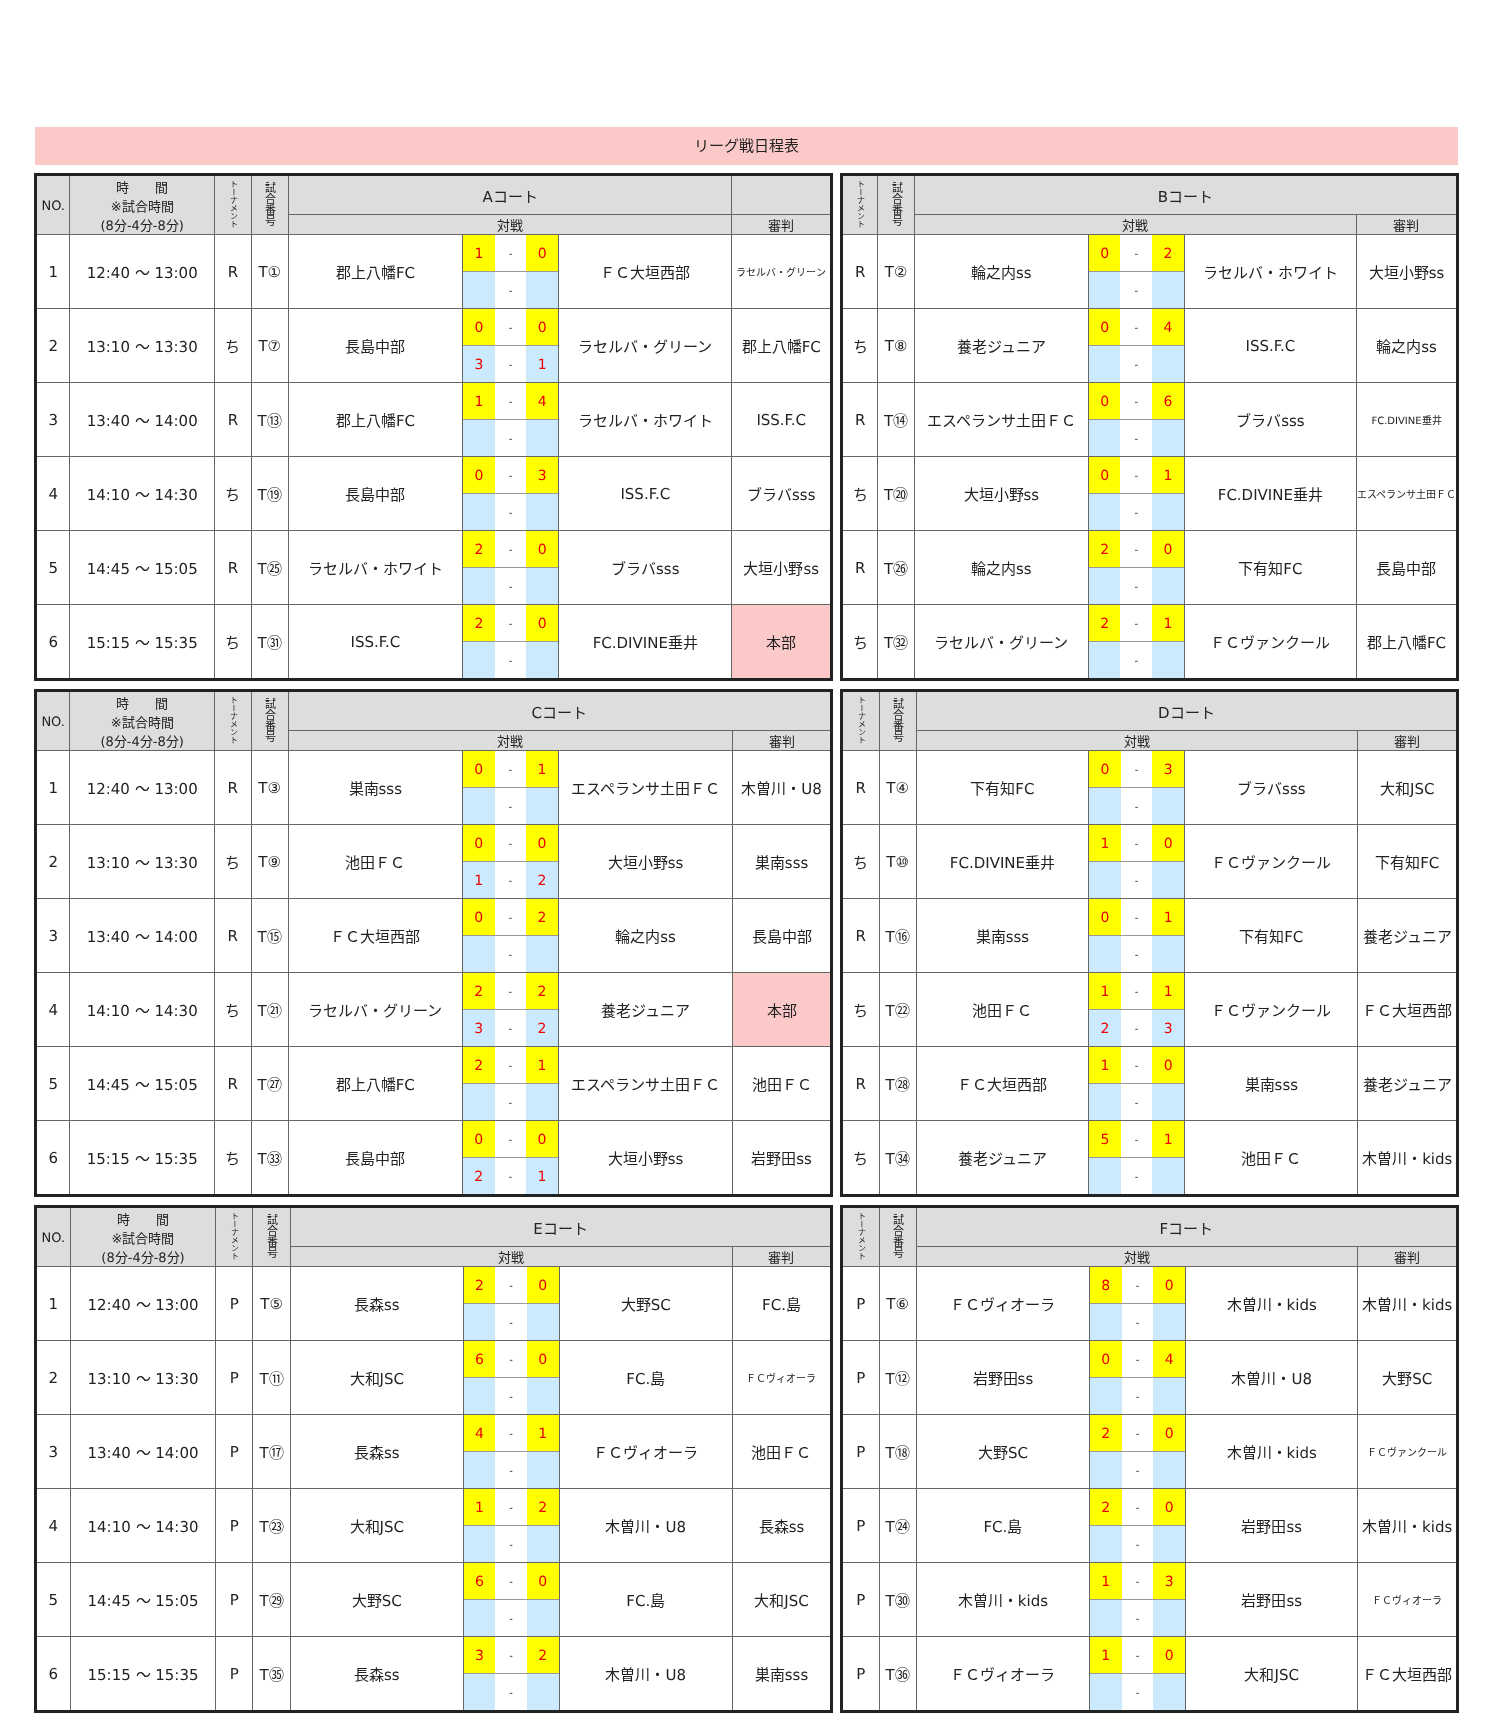リーグ戦日程表
| NO. | 時 間 ※試合時間 (8分-4分-8分) | トーナメント | 試合番号 | Aコート | | | | |
| --- | --- | --- | --- | --- | --- | --- | --- | --- |
| | | | | 対戦 | | | 審判 | |
| 1 | 12:40 ～ 13:00 | R | T① | 郡上八幡FC | / 1 / - / 0 / / / - / / | ＦＣ大垣西部 | ラセルバ・グリーン | |
| 2 | 13:10 ～ 13:30 | ち | T⑦ | 長島中部 | / 0 / - / 0 / / 3 / - / 1 / | ラセルバ・グリーン | 郡上八幡FC | |
| 3 | 13:40 ～ 14:00 | R | T⑬ | 郡上八幡FC | / 1 / - / 4 / / / - / / | ラセルバ・ホワイト | ISS.F.C | |
| 4 | 14:10 ～ 14:30 | ち | T⑲ | 長島中部 | / 0 / - / 3 / / / - / / | ISS.F.C | ブラバsss | |
| 5 | 14:45 ～ 15:05 | R | T㉕ | ラセルバ・ホワイト | / 2 / - / 0 / / / - / / | ブラバsss | 大垣小野ss | |
| 6 | 15:15 ～ 15:35 | ち | T㉛ | ISS.F.C | / 2 / - / 0 / / / - / / | FC.DIVINE垂井 | 本部 | |
| トーナメント | 試合番号 | Bコート | | | |
| --- | --- | --- | --- | --- | --- |
| | | 対戦 | | | 審判 |
| R | T② | 輪之内ss | / 0 / - / 2 / / / - / / | ラセルバ・ホワイト | 大垣小野ss |
| ち | T⑧ | 養老ジュニア | / 0 / - / 4 / / / - / / | ISS.F.C | 輪之内ss |
| R | T⑭ | エスペランサ土田ＦＣ | / 0 / - / 6 / / / - / / | ブラバsss | FC.DIVINE垂井 |
| ち | T⑳ | 大垣小野ss | / 0 / - / 1 / / / - / / | FC.DIVINE垂井 | エスペランサ土田ＦＣ |
| R | T㉖ | 輪之内ss | / 2 / - / 0 / / / - / / | 下有知FC | 長島中部 |
| ち | T㉜ | ラセルバ・グリーン | / 2 / - / 1 / / / - / / | ＦＣヴァンクール | 郡上八幡FC |
| NO. | 時 間 ※試合時間 (8分-4分-8分) | トーナメント | 試合番号 | Cコート | | | |
| --- | --- | --- | --- | --- | --- | --- | --- |
| | | | | 対戦 | | | 審判 |
| 1 | 12:40 ～ 13:00 | R | T③ | 巣南sss | / 0 / - / 1 / / / - / / | エスペランサ土田ＦＣ | 木曽川・U8 |
| 2 | 13:10 ～ 13:30 | ち | T⑨ | 池田ＦＣ | / 0 / - / 0 / / 1 / - / 2 / | 大垣小野ss | 巣南sss |
| 3 | 13:40 ～ 14:00 | R | T⑮ | ＦＣ大垣西部 | / 0 / - / 2 / / / - / / | 輪之内ss | 長島中部 |
| 4 | 14:10 ～ 14:30 | ち | T㉑ | ラセルバ・グリーン | / 2 / - / 2 / / 3 / - / 2 / | 養老ジュニア | 本部 |
| 5 | 14:45 ～ 15:05 | R | T㉗ | 郡上八幡FC | / 2 / - / 1 / / / - / / | エスペランサ土田ＦＣ | 池田ＦＣ |
| 6 | 15:15 ～ 15:35 | ち | T㉝ | 長島中部 | / 0 / - / 0 / / 2 / - / 1 / | 大垣小野ss | 岩野田ss |
| トーナメント | 試合番号 | Dコート | | | |
| --- | --- | --- | --- | --- | --- |
| | | 対戦 | | | 審判 |
| R | T④ | 下有知FC | / 0 / - / 3 / / / - / / | ブラバsss | 大和JSC |
| ち | T⑩ | FC.DIVINE垂井 | / 1 / - / 0 / / / - / / | ＦＣヴァンクール | 下有知FC |
| R | T⑯ | 巣南sss | / 0 / - / 1 / / / - / / | 下有知FC | 養老ジュニア |
| ち | T㉒ | 池田ＦＣ | / 1 / - / 1 / / 2 / - / 3 / | ＦＣヴァンクール | ＦＣ大垣西部 |
| R | T㉘ | ＦＣ大垣西部 | / 1 / - / 0 / / / - / / | 巣南sss | 養老ジュニア |
| ち | T㉞ | 養老ジュニア | / 5 / - / 1 / / / - / / | 池田ＦＣ | 木曽川・kids |
| NO. | 時 間 ※試合時間 (8分-4分-8分) | トーナメント | 試合番号 | Eコート | | | |
| --- | --- | --- | --- | --- | --- | --- | --- |
| | | | | 対戦 | | | 審判 |
| 1 | 12:40 ～ 13:00 | P | T⑤ | 長森ss | / 2 / - / 0 / / / - / / | 大野SC | FC.島 |
| 2 | 13:10 ～ 13:30 | P | T⑪ | 大和JSC | / 6 / - / 0 / / / - / / | FC.島 | ＦＣヴィオーラ |
| 3 | 13:40 ～ 14:00 | P | T⑰ | 長森ss | / 4 / - / 1 / / / - / / | ＦＣヴィオーラ | 池田ＦＣ |
| 4 | 14:10 ～ 14:30 | P | T㉓ | 大和JSC | / 1 / - / 2 / / / - / / | 木曽川・U8 | 長森ss |
| 5 | 14:45 ～ 15:05 | P | T㉙ | 大野SC | / 6 / - / 0 / / / - / / | FC.島 | 大和JSC |
| 6 | 15:15 ～ 15:35 | P | T㉟ | 長森ss | / 3 / - / 2 / / / - / / | 木曽川・U8 | 巣南sss |
| トーナメント | 試合番号 | Fコート | | | |
| --- | --- | --- | --- | --- | --- |
| | | 対戦 | | | 審判 |
| P | T⑥ | ＦＣヴィオーラ | / 8 / - / 0 / / / - / / | 木曽川・kids | 木曽川・kids |
| P | T⑫ | 岩野田ss | / 0 / - / 4 / / / - / / | 木曽川・U8 | 大野SC |
| P | T⑱ | 大野SC | / 2 / - / 0 / / / - / / | 木曽川・kids | ＦＣヴァンクール |
| P | T㉔ | FC.島 | / 2 / - / 0 / / / - / / | 岩野田ss | 木曽川・kids |
| P | T㉚ | 木曽川・kids | / 1 / - / 3 / / / - / / | 岩野田ss | ＦＣヴィオーラ |
| P | T㊱ | ＦＣヴィオーラ | / 1 / - / 0 / / / - / / | 大和JSC | ＦＣ大垣西部 |